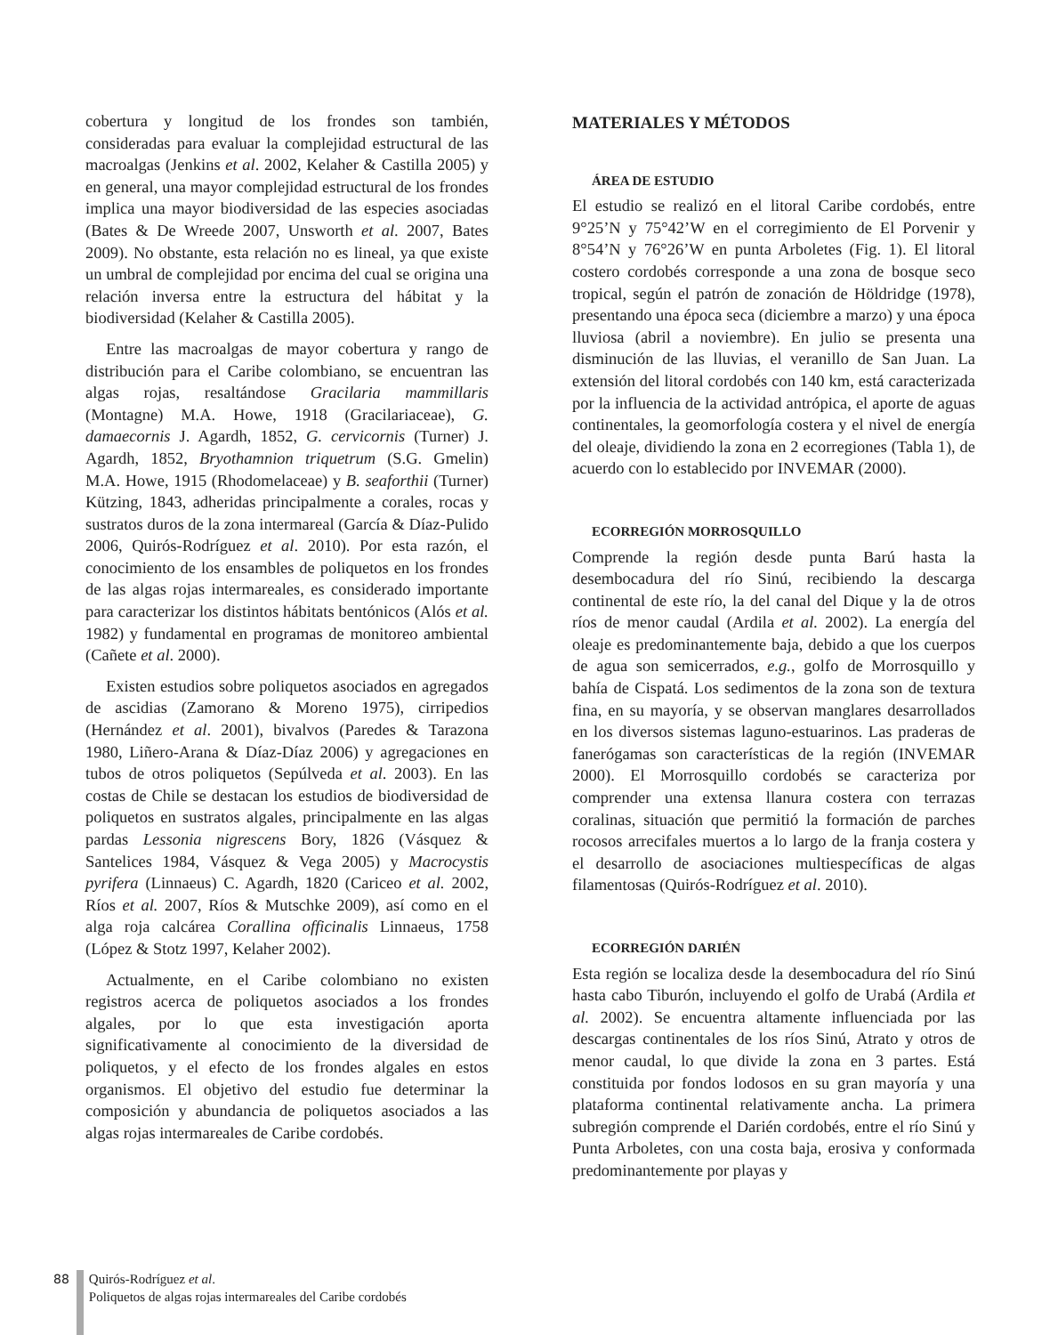cobertura y longitud de los frondes son también, consideradas para evaluar la complejidad estructural de las macroalgas (Jenkins et al. 2002, Kelaher & Castilla 2005) y en general, una mayor complejidad estructural de los frondes implica una mayor biodiversidad de las especies asociadas (Bates & De Wreede 2007, Unsworth et al. 2007, Bates 2009). No obstante, esta relación no es lineal, ya que existe un umbral de complejidad por encima del cual se origina una relación inversa entre la estructura del hábitat y la biodiversidad (Kelaher & Castilla 2005).
Entre las macroalgas de mayor cobertura y rango de distribución para el Caribe colombiano, se encuentran las algas rojas, resaltándose Gracilaria mammillaris (Montagne) M.A. Howe, 1918 (Gracilariaceae), G. damaecornis J. Agardh, 1852, G. cervicornis (Turner) J. Agardh, 1852, Bryothamnion triquetrum (S.G. Gmelin) M.A. Howe, 1915 (Rhodomelaceae) y B. seaforthii (Turner) Kützing, 1843, adheridas principalmente a corales, rocas y sustratos duros de la zona intermareal (García & Díaz-Pulido 2006, Quirós-Rodríguez et al. 2010). Por esta razón, el conocimiento de los ensambles de poliquetos en los frondes de las algas rojas intermareales, es considerado importante para caracterizar los distintos hábitats bentónicos (Alós et al. 1982) y fundamental en programas de monitoreo ambiental (Cañete et al. 2000).
Existen estudios sobre poliquetos asociados en agregados de ascidias (Zamorano & Moreno 1975), cirripedios (Hernández et al. 2001), bivalvos (Paredes & Tarazona 1980, Liñero-Arana & Díaz-Díaz 2006) y agregaciones en tubos de otros poliquetos (Sepúlveda et al. 2003). En las costas de Chile se destacan los estudios de biodiversidad de poliquetos en sustratos algales, principalmente en las algas pardas Lessonia nigrescens Bory, 1826 (Vásquez & Santelices 1984, Vásquez & Vega 2005) y Macrocystis pyrifera (Linnaeus) C. Agardh, 1820 (Cariceo et al. 2002, Ríos et al. 2007, Ríos & Mutschke 2009), así como en el alga roja calcárea Corallina officinalis Linnaeus, 1758 (López & Stotz 1997, Kelaher 2002).
Actualmente, en el Caribe colombiano no existen registros acerca de poliquetos asociados a los frondes algales, por lo que esta investigación aporta significativamente al conocimiento de la diversidad de poliquetos, y el efecto de los frondes algales en estos organismos. El objetivo del estudio fue determinar la composición y abundancia de poliquetos asociados a las algas rojas intermareales de Caribe cordobés.
MATERIALES Y MÉTODOS
ÁREA DE ESTUDIO
El estudio se realizó en el litoral Caribe cordobés, entre 9°25’N y 75°42’W en el corregimiento de El Porvenir y 8°54’N y 76°26’W en punta Arboletes (Fig. 1). El litoral costero cordobés corresponde a una zona de bosque seco tropical, según el patrón de zonación de Höldridge (1978), presentando una época seca (diciembre a marzo) y una época lluviosa (abril a noviembre). En julio se presenta una disminución de las lluvias, el veranillo de San Juan. La extensión del litoral cordobés con 140 km, está caracterizada por la influencia de la actividad antrópica, el aporte de aguas continentales, la geomorfología costera y el nivel de energía del oleaje, dividiendo la zona en 2 ecorregiones (Tabla 1), de acuerdo con lo establecido por INVEMAR (2000).
ECORREGIÓN MORROSQUILLO
Comprende la región desde punta Barú hasta la desembocadura del río Sinú, recibiendo la descarga continental de este río, la del canal del Dique y la de otros ríos de menor caudal (Ardila et al. 2002). La energía del oleaje es predominantemente baja, debido a que los cuerpos de agua son semicerrados, e.g., golfo de Morrosquillo y bahía de Cispatá. Los sedimentos de la zona son de textura fina, en su mayoría, y se observan manglares desarrollados en los diversos sistemas laguno-estuarinos. Las praderas de fanerógamas son características de la región (INVEMAR 2000). El Morrosquillo cordobés se caracteriza por comprender una extensa llanura costera con terrazas coralinas, situación que permitió la formación de parches rocosos arrecifales muertos a lo largo de la franja costera y el desarrollo de asociaciones multiespecíficas de algas filamentosas (Quirós-Rodríguez et al. 2010).
ECORREGIÓN DARIÉN
Esta región se localiza desde la desembocadura del río Sinú hasta cabo Tiburón, incluyendo el golfo de Urabá (Ardila et al. 2002). Se encuentra altamente influenciada por las descargas continentales de los ríos Sinú, Atrato y otros de menor caudal, lo que divide la zona en 3 partes. Está constituida por fondos lodosos en su gran mayoría y una plataforma continental relativamente ancha. La primera subregión comprende el Darién cordobés, entre el río Sinú y Punta Arboletes, con una costa baja, erosiva y conformada predominantemente por playas y
88 Quirós-Rodríguez et al.
Poliquetos de algas rojas intermareales del Caribe cordobés